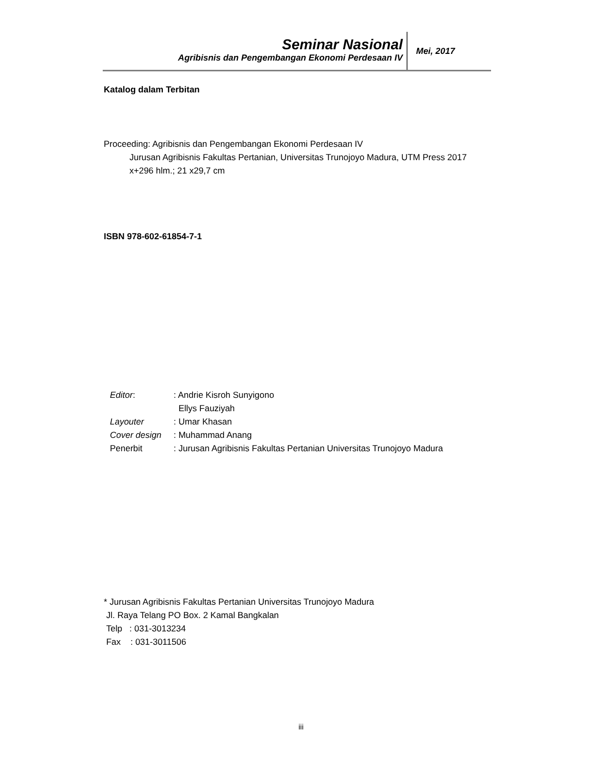Seminar Nasional
Agribisnis dan Pengembangan Ekonomi Perdesaan IV
Mei, 2017
Katalog dalam Terbitan
Proceeding: Agribisnis dan Pengembangan Ekonomi Perdesaan IV
Jurusan Agribisnis Fakultas Pertanian, Universitas Trunojoyo Madura, UTM Press 2017
x+296 hlm.; 21 x29,7 cm
ISBN 978-602-61854-7-1
| Editor : | : Andrie Kisroh Sunyigono Ellys Fauziyah |
| Layouter | : Umar Khasan |
| Cover design | : Muhammad Anang |
| Penerbit | : Jurusan Agribisnis Fakultas Pertanian Universitas Trunojoyo Madura |
* Jurusan Agribisnis Fakultas Pertanian Universitas Trunojoyo Madura
Jl. Raya Telang PO Box. 2 Kamal Bangkalan
Telp : 031-3013234
Fax : 031-3011506
iii